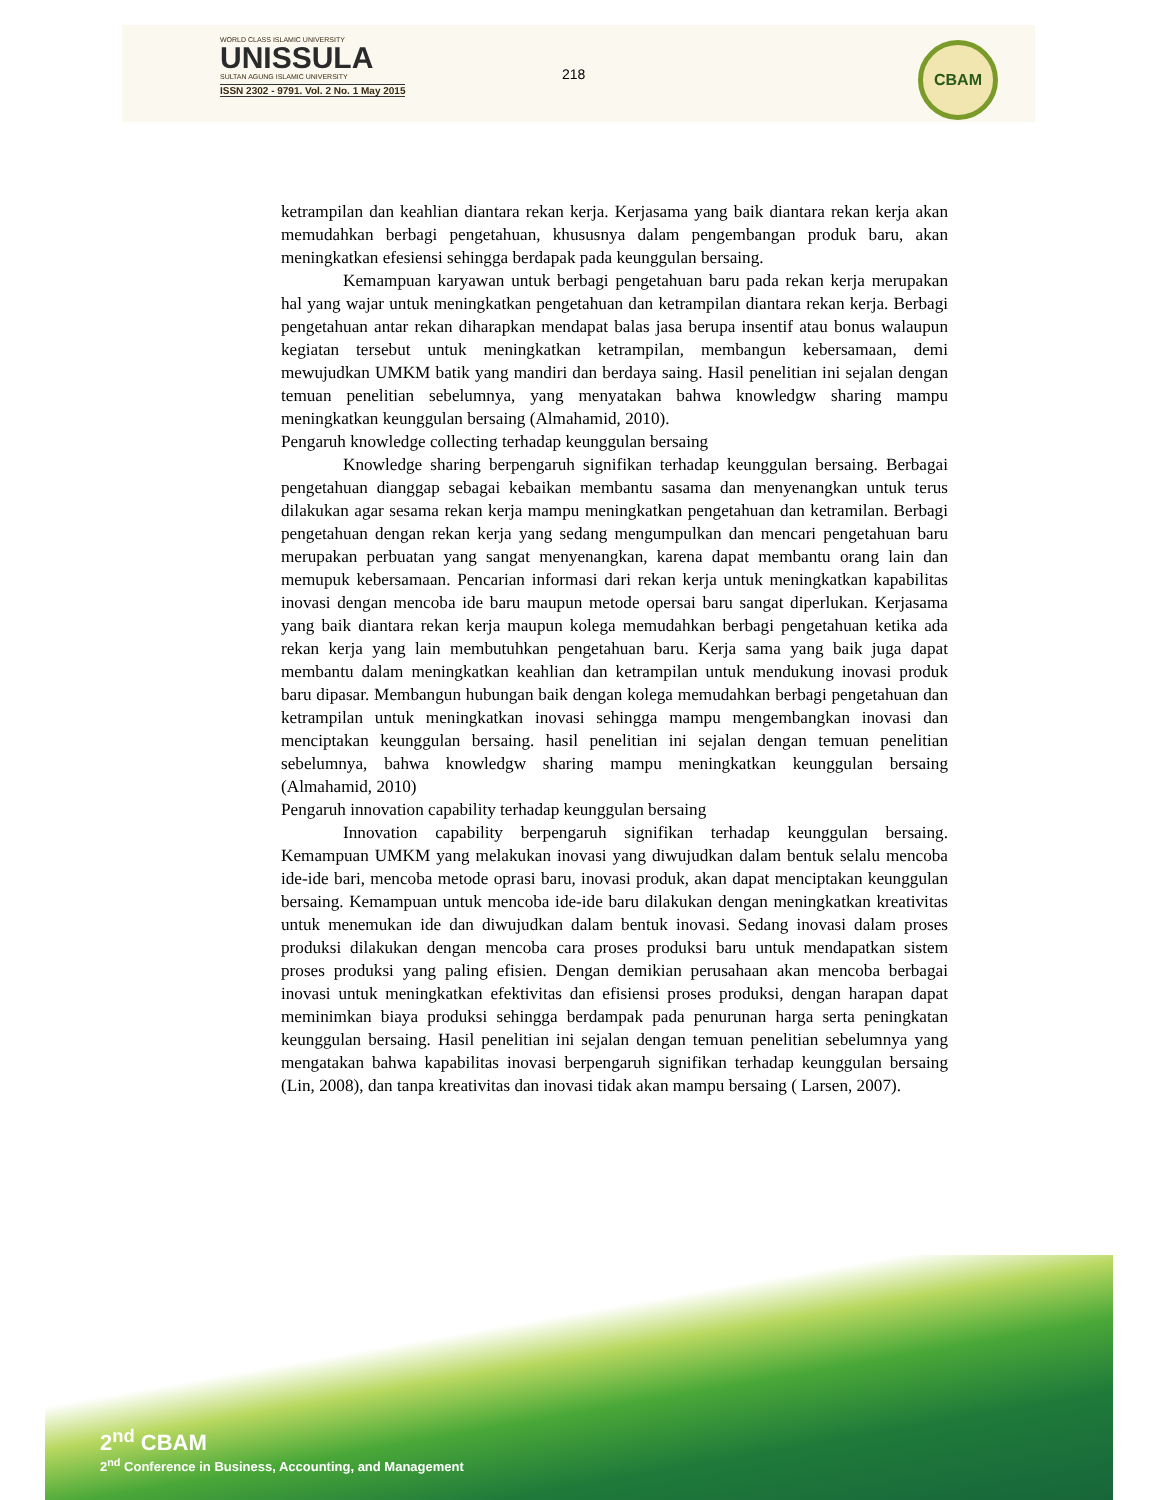WORLD CLASS ISLAMIC UNIVERSITY
UNISSULA
SULTAN AGUNG ISLAMIC UNIVERSITY
ISSN 2302 - 9791. Vol. 2 No. 1 May 2015
218
CBAM
ketrampilan dan keahlian diantara rekan kerja. Kerjasama yang baik diantara rekan kerja akan memudahkan berbagi pengetahuan, khususnya dalam pengembangan produk baru, akan meningkatkan efesiensi sehingga berdapak pada keunggulan bersaing.
Kemampuan karyawan untuk berbagi pengetahuan baru pada rekan kerja merupakan hal yang wajar untuk meningkatkan pengetahuan dan ketrampilan diantara rekan kerja. Berbagi pengetahuan antar rekan diharapkan mendapat balas jasa berupa insentif atau bonus walaupun kegiatan tersebut untuk meningkatkan ketrampilan, membangun kebersamaan, demi mewujudkan UMKM batik yang mandiri dan berdaya saing. Hasil penelitian ini sejalan dengan temuan penelitian sebelumnya, yang menyatakan bahwa knowledgw sharing mampu meningkatkan keunggulan bersaing (Almahamid, 2010).
Pengaruh knowledge collecting terhadap keunggulan bersaing
Knowledge sharing berpengaruh signifikan terhadap keunggulan bersaing. Berbagai pengetahuan dianggap sebagai kebaikan membantu sasama dan menyenangkan untuk terus dilakukan agar sesama rekan kerja mampu meningkatkan pengetahuan dan ketramilan. Berbagi pengetahuan dengan rekan kerja yang sedang mengumpulkan dan mencari pengetahuan baru merupakan perbuatan yang sangat menyenangkan, karena dapat membantu orang lain dan memupuk kebersamaan. Pencarian informasi dari rekan kerja untuk meningkatkan kapabilitas inovasi dengan mencoba ide baru maupun metode opersai baru sangat diperlukan. Kerjasama yang baik diantara rekan kerja maupun kolega memudahkan berbagi pengetahuan ketika ada rekan kerja yang lain membutuhkan pengetahuan baru. Kerja sama yang baik juga dapat membantu dalam meningkatkan keahlian dan ketrampilan untuk mendukung inovasi produk baru dipasar. Membangun hubungan baik dengan kolega memudahkan berbagi pengetahuan dan ketrampilan untuk meningkatkan inovasi sehingga mampu mengembangkan inovasi dan menciptakan keunggulan bersaing. hasil penelitian ini sejalan dengan temuan penelitian sebelumnya, bahwa knowledgw sharing mampu meningkatkan keunggulan bersaing (Almahamid, 2010)
Pengaruh innovation capability terhadap keunggulan bersaing
Innovation capability berpengaruh signifikan terhadap keunggulan bersaing. Kemampuan UMKM yang melakukan inovasi yang diwujudkan dalam bentuk selalu mencoba ide-ide bari, mencoba metode oprasi baru, inovasi produk, akan dapat menciptakan keunggulan bersaing. Kemampuan untuk mencoba ide-ide baru dilakukan dengan meningkatkan kreativitas untuk menemukan ide dan diwujudkan dalam bentuk inovasi. Sedang inovasi dalam proses produksi dilakukan dengan mencoba cara proses produksi baru untuk mendapatkan sistem proses produksi yang paling efisien. Dengan demikian perusahaan akan mencoba berbagai inovasi untuk meningkatkan efektivitas dan efisiensi proses produksi, dengan harapan dapat meminimkan biaya produksi sehingga berdampak pada penurunan harga serta peningkatan keunggulan bersaing. Hasil penelitian ini sejalan dengan temuan penelitian sebelumnya yang mengatakan bahwa kapabilitas inovasi berpengaruh signifikan terhadap keunggulan bersaing (Lin, 2008), dan tanpa kreativitas dan inovasi tidak akan mampu bersaing ( Larsen, 2007).
2<sup>nd</sup> CBAM
2<sup>nd</sup> Conference in Business, Accounting, and Management